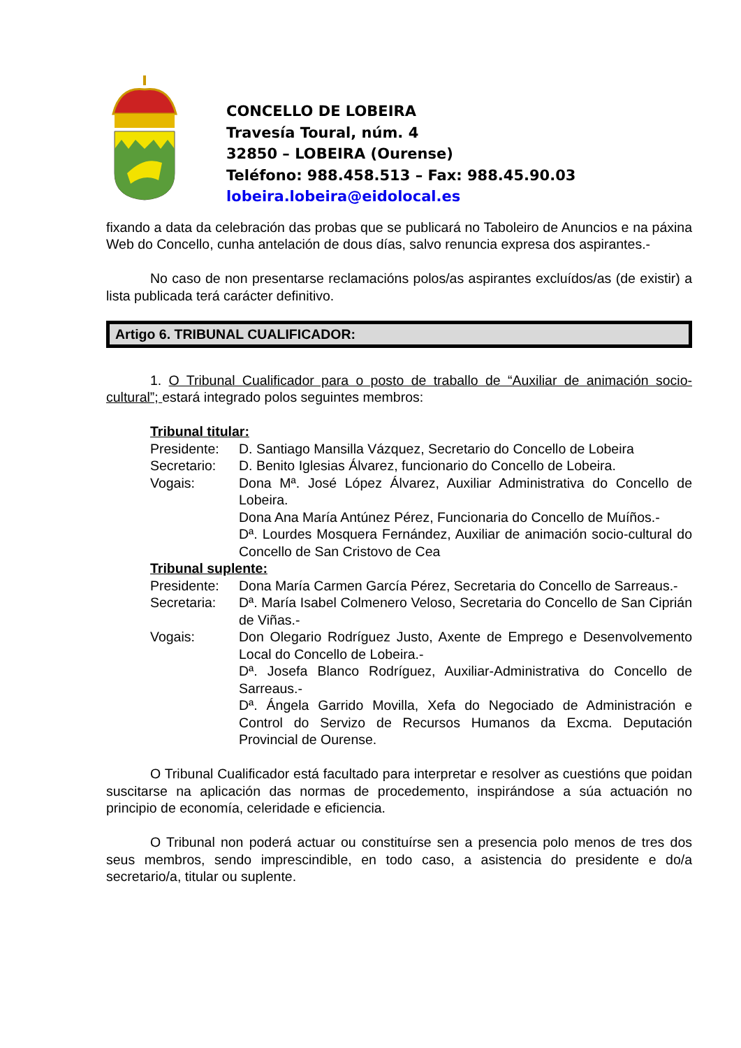CONCELLO DE LOBEIRA
Travesía Toural, núm. 4
32850 – LOBEIRA (Ourense)
Teléfono: 988.458.513 – Fax: 988.45.90.03
lobeira.lobeira@eidolocal.es
fixando a data da celebración das probas que se publicará no Taboleiro de Anuncios e na páxina Web do Concello, cunha antelación de dous días, salvo renuncia expresa dos aspirantes.-
No caso de non presentarse reclamacións polos/as aspirantes excluídos/as (de existir) a lista publicada terá carácter definitivo.
Artigo 6. TRIBUNAL CUALIFICADOR:
1. O Tribunal Cualificador para o posto de traballo de “Auxiliar de animación socio-cultural”; estará integrado polos seguintes membros:
Tribunal titular:
| Presidente: | D. Santiago Mansilla Vázquez, Secretario do Concello de Lobeira |
| Secretario: | D. Benito Iglesias Álvarez, funcionario do Concello de Lobeira. |
| Vogais: | Dona Mª. José López Álvarez, Auxiliar Administrativa do Concello de Lobeira. Dona Ana María Antúnez Pérez, Funcionaria do Concello de Muíños.- Dª. Lourdes Mosquera Fernández, Auxiliar de animación socio-cultural do Concello de San Cristovo de Cea |
Tribunal suplente:
| Presidente: | Dona María Carmen García Pérez, Secretaria do Concello de Sarreaus.- |
| Secretaria: | Dª. María Isabel Colmenero Veloso, Secretaria do Concello de San Ciprián de Viñas.- |
| Vogais: | Don Olegario Rodríguez Justo, Axente de Emprego e Desenvolvemento Local do Concello de Lobeira.- Dª. Josefa Blanco Rodríguez, Auxiliar-Administrativa do Concello de Sarreaus.- Dª. Ángela Garrido Movilla, Xefa do Negociado de Administración e Control do Servizo de Recursos Humanos da Excma. Deputación Provincial de Ourense. |
O Tribunal Cualificador está facultado para interpretar e resolver as cuestións que poidan suscitarse na aplicación das normas de procedemento, inspirándose a súa actuación no principio de economía, celeridade e eficiencia.
O Tribunal non poderá actuar ou constituírse sen a presencia polo menos de tres dos seus membros, sendo imprescindible, en todo caso, a asistencia do presidente e do/a secretario/a, titular ou suplente.